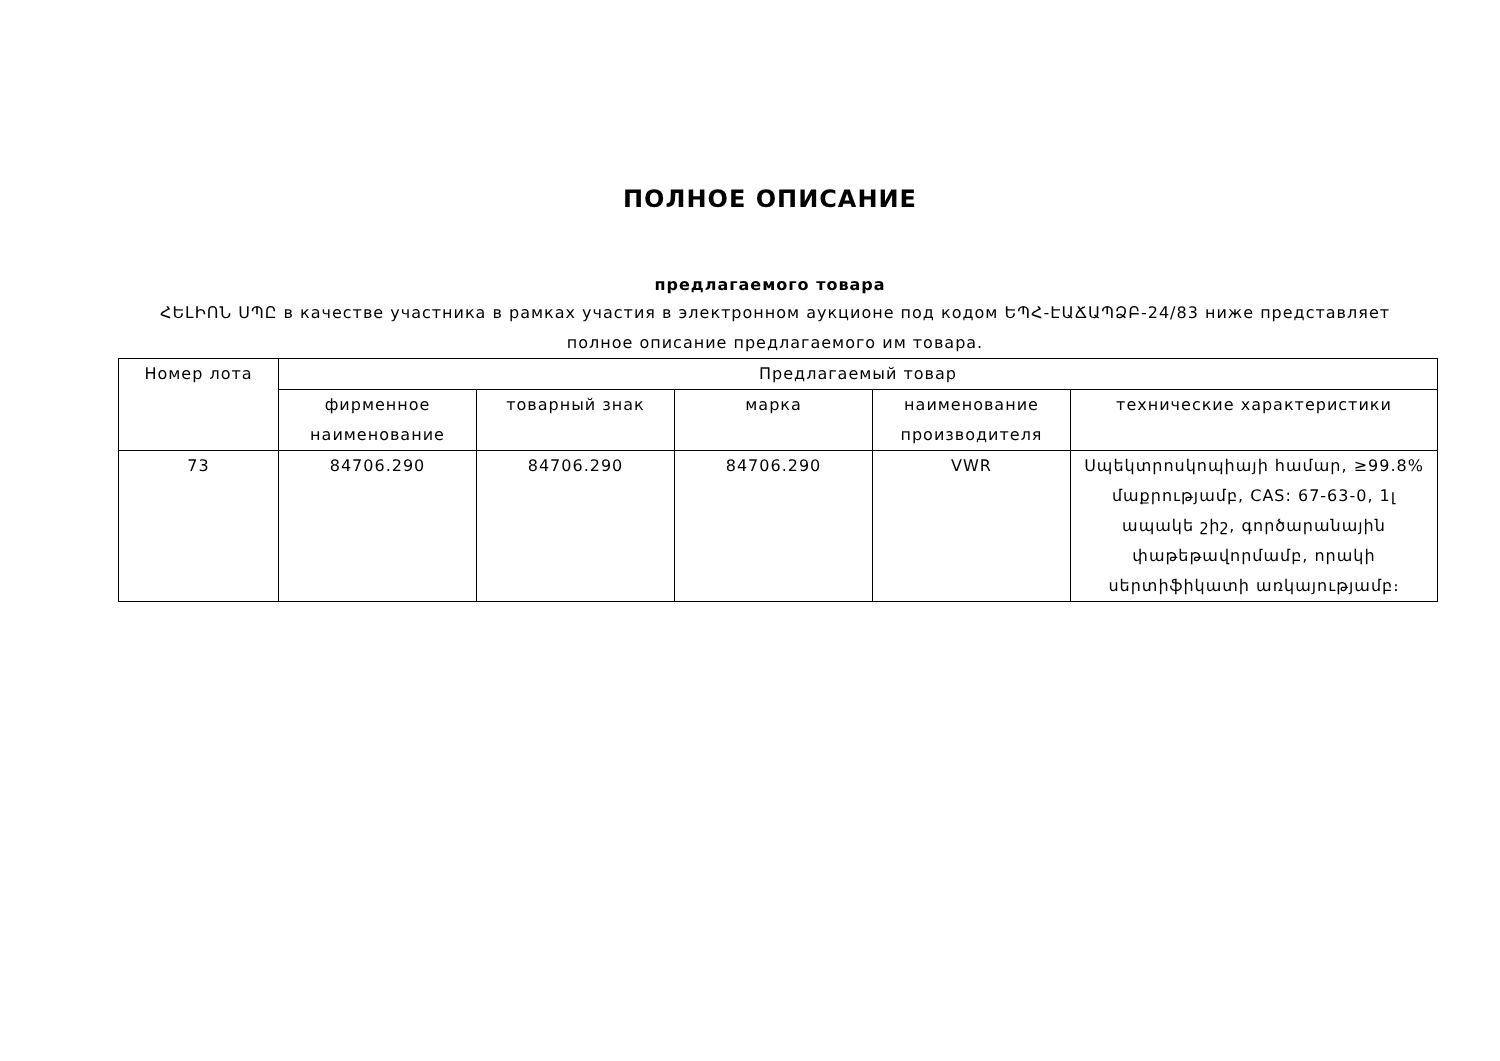ПОЛНОЕ ОПИСАНИЕ
предлагаемого товара
ՀԵԼԻՈՆ ՍՊԸ в качестве участника в рамках участия в электронном аукционе под кодом ԵՊՀ-ԷԱՃԱՊՁԲ-24/83 ниже представляет полное описание предлагаемого им товара.
| Номер лота | Предлагаемый товар | | | | |
| --- | --- | --- | --- | --- | --- |
| | фирменное наименование | товарный знак | марка | наименование производителя | технические характеристики |
| 73 | 84706.290 | 84706.290 | 84706.290 | VWR | Սպեկտրոսկոպիայի համար, ≥99.8% մաքրությամբ, CAS: 67-63-0, 1լ ապակե շիշ, գործարանային փաթեթավորմամբ, որակի սերտիֆիկատի առկայությամբ։ |